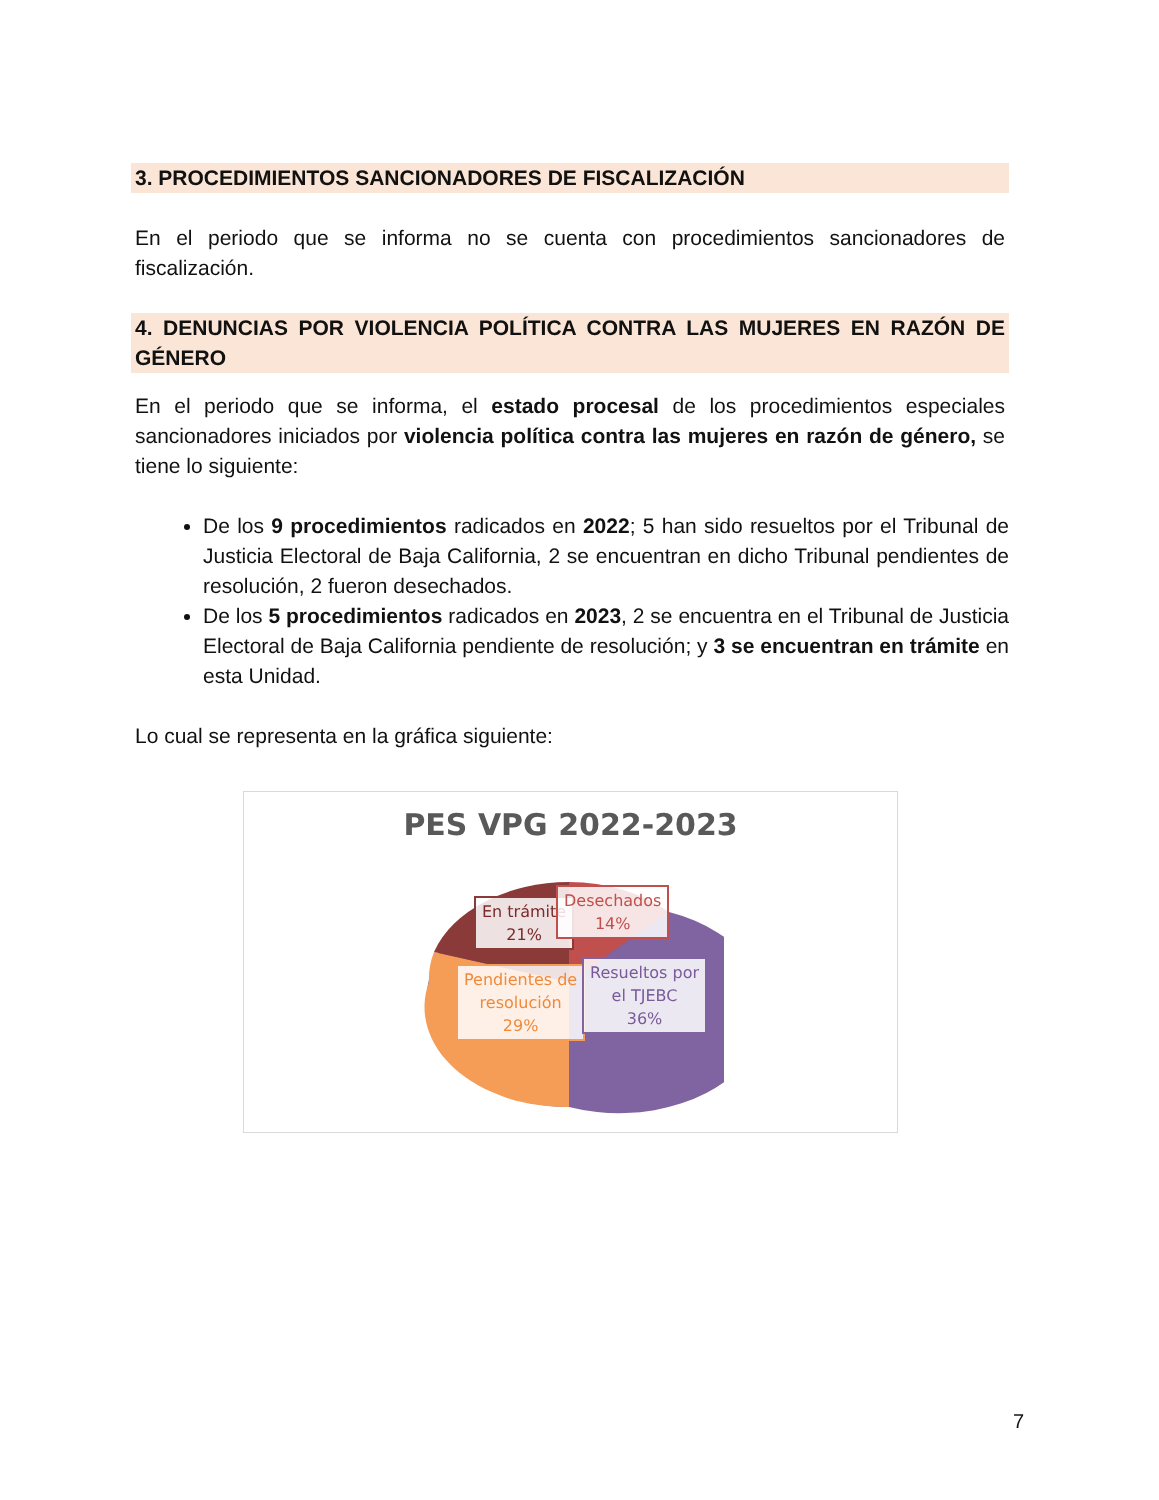3. PROCEDIMIENTOS SANCIONADORES DE FISCALIZACIÓN
En el periodo que se informa no se cuenta con procedimientos sancionadores de fiscalización.
4. DENUNCIAS POR VIOLENCIA POLÍTICA CONTRA LAS MUJERES EN RAZÓN DE GÉNERO
En el periodo que se informa, el estado procesal de los procedimientos especiales sancionadores iniciados por violencia política contra las mujeres en razón de género, se tiene lo siguiente:
De los 9 procedimientos radicados en 2022; 5 han sido resueltos por el Tribunal de Justicia Electoral de Baja California, 2 se encuentran en dicho Tribunal pendientes de resolución, 2 fueron desechados.
De los 5 procedimientos radicados en 2023, 2 se encuentra en el Tribunal de Justicia Electoral de Baja California pendiente de resolución; y 3 se encuentran en trámite en esta Unidad.
Lo cual se representa en la gráfica siguiente:
PES VPG 2022-2023
En trámite
21%
Desechados
14%
Pendientes de
resolución
29%
Resueltos por
el TJEBC
36%
7